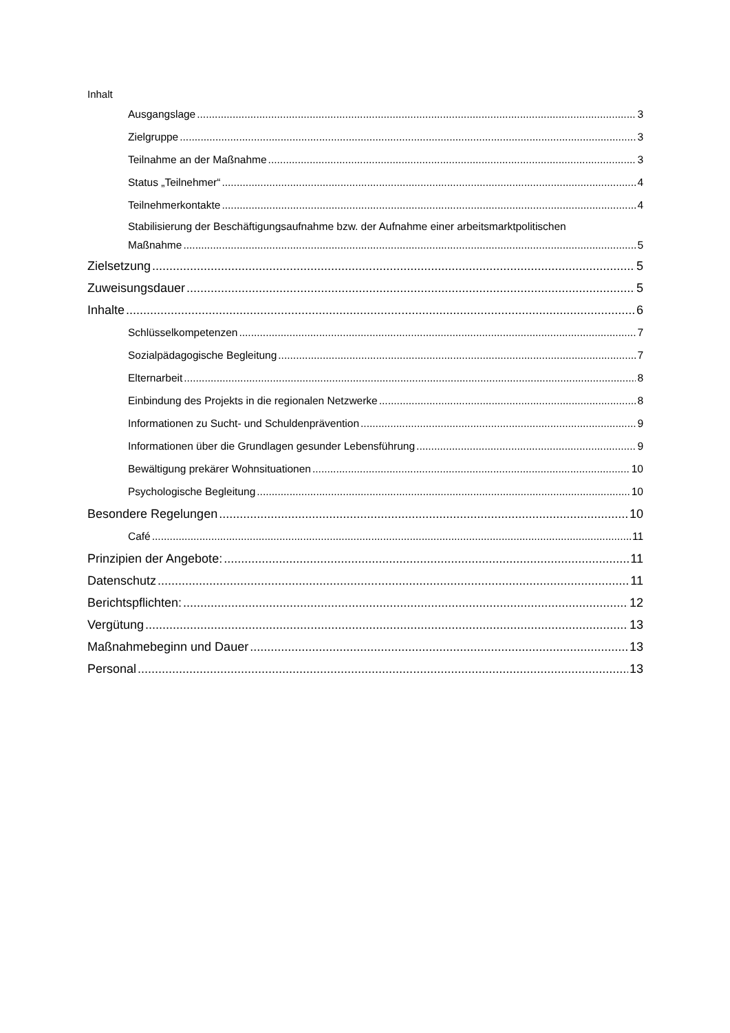Inhalt
Ausgangslage 3
Zielgruppe 3
Teilnahme an der Maßnahme 3
Status „Teilnehmer“ 4
Teilnehmerkontakte 4
Stabilisierung der Beschäftigungsaufnahme bzw. der Aufnahme einer arbeitsmarktpolitischen
Maßnahme 5
Zielsetzung 5
Zuweisungsdauer 5
Inhalte 6
Schlüsselkompetenzen 7
Sozialpädagogische Begleitung 7
Elternarbeit 8
Einbindung des Projekts in die regionalen Netzwerke 8
Informationen zu Sucht- und Schuldenprävention 9
Informationen über die Grundlagen gesunder Lebensführung 9
Bewältigung prekärer Wohnsituationen 10
Psychologische Begleitung 10
Besondere Regelungen 10
Café 11
Prinzipien der Angebote: 11
Datenschutz 11
Berichtspflichten: 12
Vergütung 13
Maßnahmebeginn und Dauer 13
Personal 13